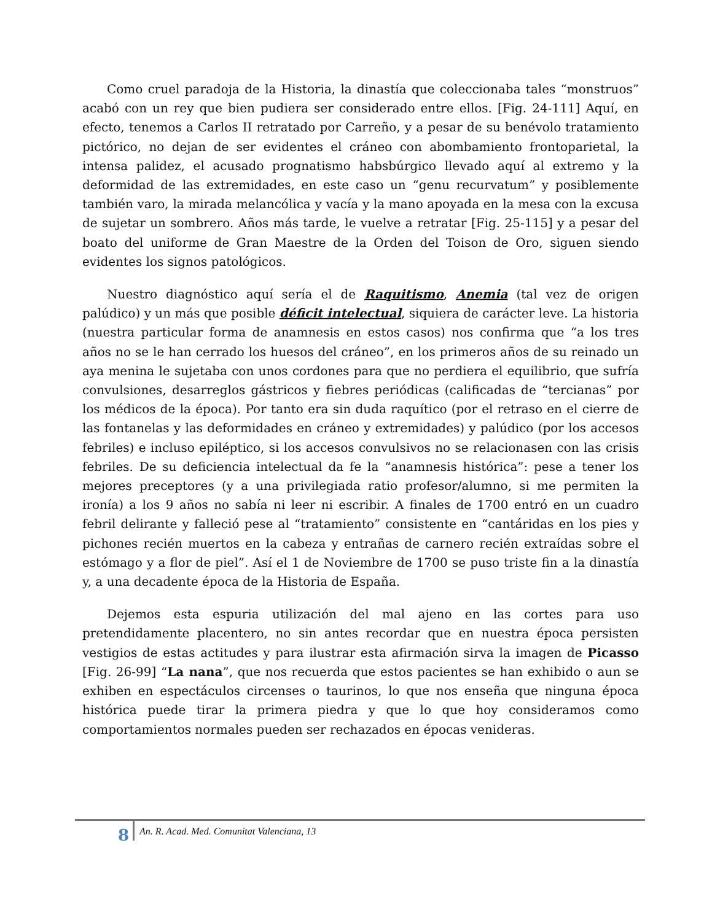Como cruel paradoja de la Historia, la dinastía que coleccionaba tales “monstruos” acabó con un rey que bien pudiera ser considerado entre ellos. [Fig. 24-111] Aquí, en efecto, tenemos a Carlos II retratado por Carreño, y a pesar de su benévolo tratamiento pictórico, no dejan de ser evidentes el cráneo con abombamiento frontoparietal, la intensa palidez, el acusado prognatismo habsbúrgico llevado aquí al extremo y la deformidad de las extremidades, en este caso un “genu recurvatum” y posiblemente también varo, la mirada melancólica y vacía y la mano apoyada en la mesa con la excusa de sujetar un sombrero. Años más tarde, le vuelve a retratar [Fig. 25-115] y a pesar del boato del uniforme de Gran Maestre de la Orden del Toison de Oro, siguen siendo evidentes los signos patológicos.
Nuestro diagnóstico aquí sería el de Raquitismo, Anemia (tal vez de origen palúdico) y un más que posible déficit intelectual, siquiera de carácter leve. La historia (nuestra particular forma de anamnesis en estos casos) nos confirma que “a los tres años no se le han cerrado los huesos del cráneo”, en los primeros años de su reinado un aya menina le sujetaba con unos cordones para que no perdiera el equilibrio, que sufría convulsiones, desarreglos gástricos y fiebres periódicas (calificadas de “tercianas” por los médicos de la época). Por tanto era sin duda raquítico (por el retraso en el cierre de las fontanelas y las deformidades en cráneo y extremidades) y palúdico (por los accesos febriles) e incluso epiléptico, si los accesos convulsivos no se relacionasen con las crisis febriles. De su deficiencia intelectual da fe la “anamnesis histórica”: pese a tener los mejores preceptores (y a una privilegiada ratio profesor/alumno, si me permiten la ironía) a los 9 años no sabía ni leer ni escribir. A finales de 1700 entró en un cuadro febril delirante y falleció pese al “tratamiento” consistente en “cantáridas en los pies y pichones recién muertos en la cabeza y entrañas de carnero recién extraídas sobre el estómago y a flor de piel”. Así el 1 de Noviembre de 1700 se puso triste fin a la dinastía y, a una decadente época de la Historia de España.
Dejemos esta espuria utilización del mal ajeno en las cortes para uso pretendidamente placentero, no sin antes recordar que en nuestra época persisten vestigios de estas actitudes y para ilustrar esta afirmación sirva la imagen de Picasso [Fig. 26-99] “La nana”, que nos recuerda que estos pacientes se han exhibido o aun se exhiben en espectáculos circenses o taurinos, lo que nos enseña que ninguna época histórica puede tirar la primera piedra y que lo que hoy consideramos como comportamientos normales pueden ser rechazados en épocas venideras.
8 An. R. Acad. Med. Comunitat Valenciana, 13